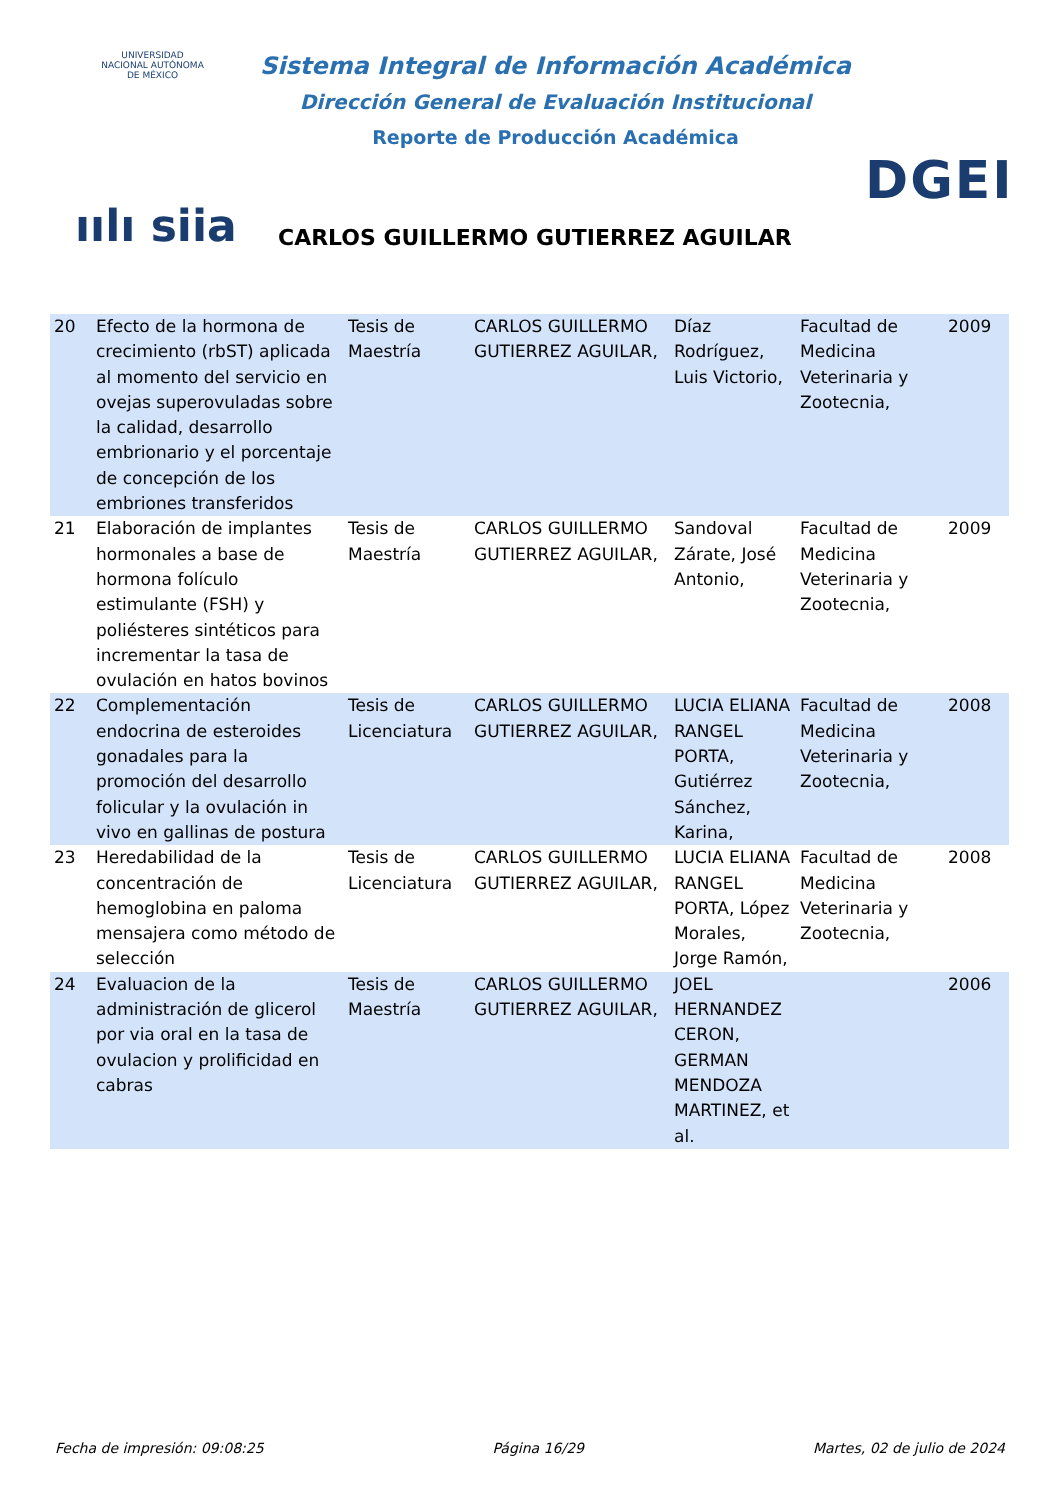UNIVERSIDAD NACIONAL AUTÓNOMA DE MÉXICO
ıılı siia
Sistema Integral de Información Académica
Dirección General de Evaluación Institucional
Reporte de Producción Académica
DGEI
CARLOS GUILLERMO GUTIERREZ AGUILAR
| 20 | Efecto de la hormona de crecimiento (rbST) aplicada al momento del servicio en ovejas superovuladas sobre la calidad, desarrollo embrionario y el porcentaje de concepción de los embriones transferidos | Tesis de Maestría | CARLOS GUILLERMO GUTIERREZ AGUILAR, | Díaz Rodríguez, Luis Victorio, | Facultad de Medicina Veterinaria y Zootecnia, | 2009 |
| 21 | Elaboración de implantes hormonales a base de hormona folículo estimulante (FSH) y poliésteres sintéticos para incrementar la tasa de ovulación en hatos bovinos | Tesis de Maestría | CARLOS GUILLERMO GUTIERREZ AGUILAR, | Sandoval Zárate, José Antonio, | Facultad de Medicina Veterinaria y Zootecnia, | 2009 |
| 22 | Complementación endocrina de esteroides gonadales para la promoción del desarrollo folicular y la ovulación in vivo en gallinas de postura | Tesis de Licenciatura | CARLOS GUILLERMO GUTIERREZ AGUILAR, | LUCIA ELIANA RANGEL PORTA, Gutiérrez Sánchez, Karina, | Facultad de Medicina Veterinaria y Zootecnia, | 2008 |
| 23 | Heredabilidad de la concentración de hemoglobina en paloma mensajera como método de selección | Tesis de Licenciatura | CARLOS GUILLERMO GUTIERREZ AGUILAR, | LUCIA ELIANA RANGEL PORTA, López Morales, Jorge Ramón, | Facultad de Medicina Veterinaria y Zootecnia, | 2008 |
| 24 | Evaluacion de la administración de glicerol por via oral en la tasa de ovulacion y prolificidad en cabras | Tesis de Maestría | CARLOS GUILLERMO GUTIERREZ AGUILAR, | JOEL HERNANDEZ CERON, GERMAN MENDOZA MARTINEZ, et al. | | 2006 |
Fecha de impresión: 09:08:25 Página 16/29 Martes, 02 de julio de 2024